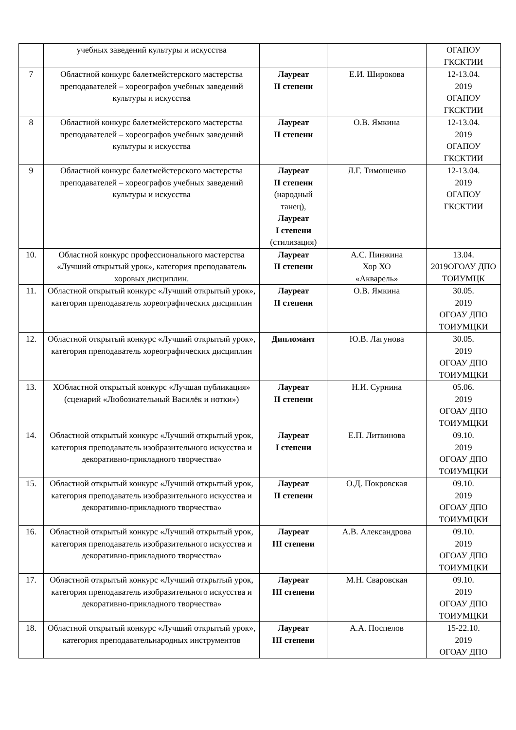| | учебных заведений культуры и искусства | | | ОГАПОУ ГКСКТИИ |
| 7 | Областной конкурс балетмейстерского мастерства преподавателей – хореографов учебных заведений культуры и искусства | Лауреат II степени | Е.И. Широкова | 12-13.04. 2019 ОГАПОУ ГКСКТИИ |
| 8 | Областной конкурс балетмейстерского мастерства преподавателей – хореографов учебных заведений культуры и искусства | Лауреат II степени | О.В. Ямкина | 12-13.04. 2019 ОГАПОУ ГКСКТИИ |
| 9 | Областной конкурс балетмейстерского мастерства преподавателей – хореографов учебных заведений культуры и искусства | Лауреат II степени (народный танец), Лауреат I степени (стилизация) | Л.Г. Тимошенко | 12-13.04. 2019 ОГАПОУ ГКСКТИИ |
| 10. | Областной конкурс профессионального мастерства «Лучший открытый урок», категория преподаватель хоровых дисциплин. | Лауреат II степени | А.С. Пинжина Хор ХО «Акварель» | 13.04. 2019ОГОАУ ДПО ТОИУМЦК |
| 11. | Областной открытый конкурс «Лучший открытый урок», категория преподаватель хореографических дисциплин | Лауреат II степени | О.В. Ямкина | 30.05. 2019 ОГОАУ ДПО ТОИУМЦКИ |
| 12. | Областной открытый конкурс «Лучший открытый урок», категория преподаватель хореографических дисциплин | Дипломант | Ю.В. Лагунова | 30.05. 2019 ОГОАУ ДПО ТОИУМЦКИ |
| 13. | ХОбластной открытый конкурс «Лучшая публикация» (сценарий «Любознательный Василёк и нотки») | Лауреат II степени | Н.И. Сурнина | 05.06. 2019 ОГОАУ ДПО ТОИУМЦКИ |
| 14. | Областной открытый конкурс «Лучший открытый урок, категория преподаватель изобразительного искусства и декоративно-прикладного творчества» | Лауреат I степени | Е.П. Литвинова | 09.10. 2019 ОГОАУ ДПО ТОИУМЦКИ |
| 15. | Областной открытый конкурс «Лучший открытый урок, категория преподаватель изобразительного искусства и декоративно-прикладного творчества» | Лауреат II степени | О.Д. Покровская | 09.10. 2019 ОГОАУ ДПО ТОИУМЦКИ |
| 16. | Областной открытый конкурс «Лучший открытый урок, категория преподаватель изобразительного искусства и декоративно-прикладного творчества» | Лауреат III степени | А.В. Александрова | 09.10. 2019 ОГОАУ ДПО ТОИУМЦКИ |
| 17. | Областной открытый конкурс «Лучший открытый урок, категория преподаватель изобразительного искусства и декоративно-прикладного творчества» | Лауреат III степени | М.Н. Сваровская | 09.10. 2019 ОГОАУ ДПО ТОИУМЦКИ |
| 18. | Областной открытый конкурс «Лучший открытый урок», категория преподавательнародных инструментов | Лауреат III степени | А.А. Поспелов | 15-22.10. 2019 ОГОАУ ДПО |